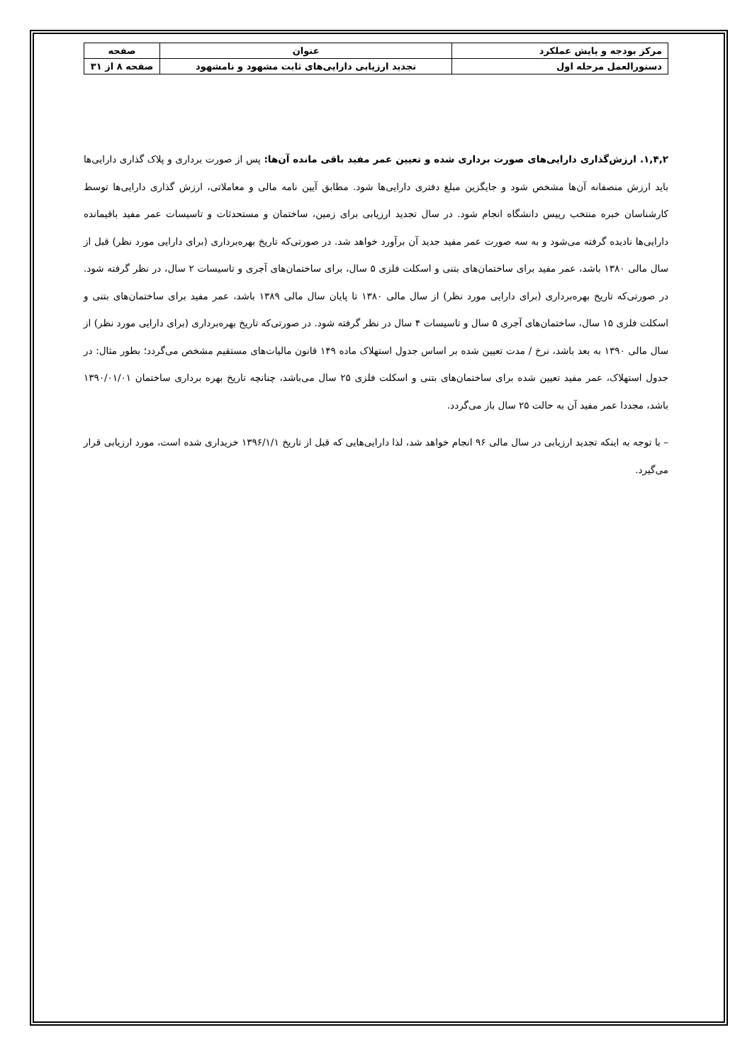| مرکز بودجه و پایش عملکرد | عنوان | صفحه |
| دستورالعمل مرحله اول | تجدید ارزیابی دارایی‌های ثابت مشهود و نامشهود | صفحه ۸ از ۳۱ |
۱,۴,۲. ارزش‌گذاری دارایی‌های صورت برداری شده و تعیین عمر مفید باقی مانده آن‌ها: پس از صورت برداری و پلاک گذاری دارایی‌ها باید ارزش منصفانه آن‌ها مشخص شود و جایگزین مبلغ دفتری دارایی‌ها شود. مطابق آیین نامه مالی و معاملاتی، ارزش گذاری دارایی‌ها توسط کارشناسان خبره منتخب رییس دانشگاه انجام شود. در سال تجدید ارزیابی برای زمین، ساختمان و مستحدثات و تاسیسات عمر مفید باقیمانده دارایی‌ها نادیده گرفته می‌شود و به سه صورت عمر مفید جدید آن برآورد خواهد شد. در صورتی‌که تاریخ بهره‌برداری (برای دارایی مورد نظر) قبل از سال مالی ۱۳۸۰ باشد، عمر مفید برای ساختمان‌های بتنی و اسکلت فلزی ۵ سال، برای ساختمان‌های آجری و تاسیسات ۲ سال، در نظر گرفته شود. در صورتی‌که تاریخ بهره‌برداری (برای دارایی مورد نظر) از سال مالی ۱۳۸۰ تا پایان سال مالی ۱۳۸۹ باشد، عمر مفید برای ساختمان‌های بتنی و اسکلت فلزی ۱۵ سال، ساختمان‌های آجری ۵ سال و تاسیسات ۴ سال در نظر گرفته شود. در صورتی‌که تاریخ بهره‌برداری (برای دارایی مورد نظر) از سال مالی ۱۳۹۰ به بعد باشد، نرخ / مدت تعیین شده بر اساس جدول استهلاک ماده ۱۴۹ قانون مالیات‌های مستقیم مشخص می‌گردد؛ بطور مثال: در جدول استهلاک، عمر مفید تعیین شده برای ساختمان‌های بتنی و اسکلت فلزی ۲۵ سال می‌باشد، چنانچه تاریخ بهره برداری ساختمان ۱۳۹۰/۰۱/۰۱ باشد، مجددا عمر مفید آن به حالت ۲۵ سال باز می‌گردد.
– با توجه به اینکه تجدید ارزیابی در سال مالی ۹۶ انجام خواهد شد، لذا دارایی‌هایی که قبل از تاریخ ۱۳۹۶/۱/۱ خریداری شده است، مورد ارزیابی قرار می‌گیرد.